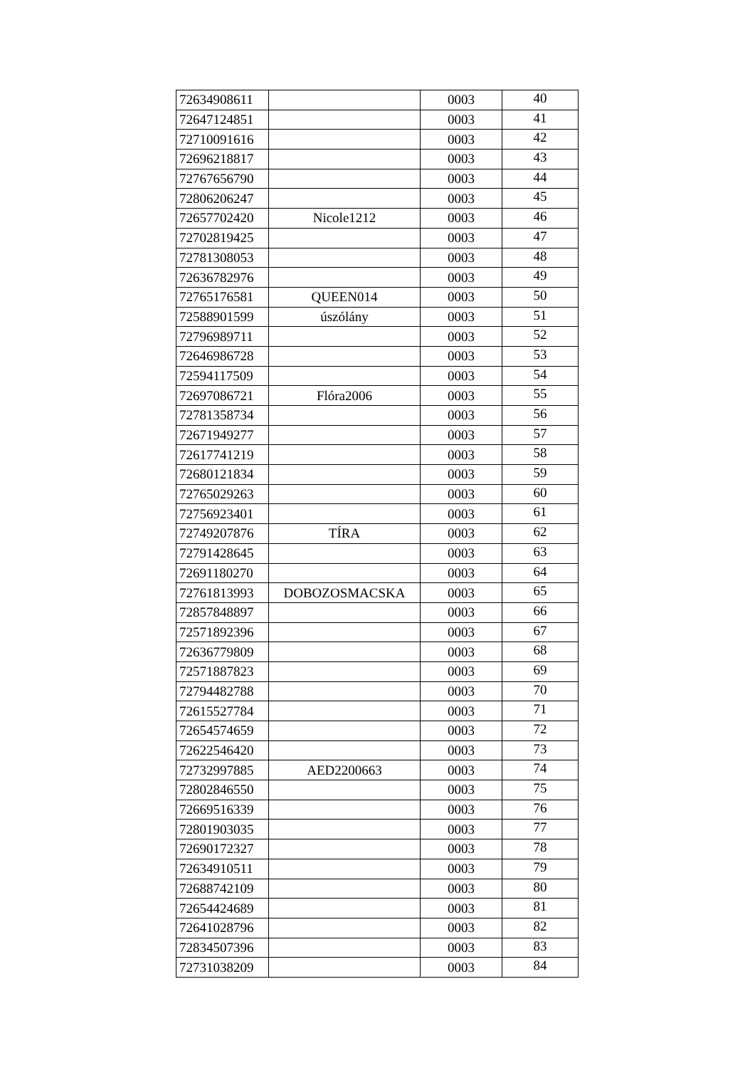| 72634908611 | | 0003 | 40 |
| 72647124851 | | 0003 | 41 |
| 72710091616 | | 0003 | 42 |
| 72696218817 | | 0003 | 43 |
| 72767656790 | | 0003 | 44 |
| 72806206247 | | 0003 | 45 |
| 72657702420 | Nicole1212 | 0003 | 46 |
| 72702819425 | | 0003 | 47 |
| 72781308053 | | 0003 | 48 |
| 72636782976 | | 0003 | 49 |
| 72765176581 | QUEEN014 | 0003 | 50 |
| 72588901599 | úszólány | 0003 | 51 |
| 72796989711 | | 0003 | 52 |
| 72646986728 | | 0003 | 53 |
| 72594117509 | | 0003 | 54 |
| 72697086721 | Flóra2006 | 0003 | 55 |
| 72781358734 | | 0003 | 56 |
| 72671949277 | | 0003 | 57 |
| 72617741219 | | 0003 | 58 |
| 72680121834 | | 0003 | 59 |
| 72765029263 | | 0003 | 60 |
| 72756923401 | | 0003 | 61 |
| 72749207876 | TÍRA | 0003 | 62 |
| 72791428645 | | 0003 | 63 |
| 72691180270 | | 0003 | 64 |
| 72761813993 | DOBOZOSMACSKA | 0003 | 65 |
| 72857848897 | | 0003 | 66 |
| 72571892396 | | 0003 | 67 |
| 72636779809 | | 0003 | 68 |
| 72571887823 | | 0003 | 69 |
| 72794482788 | | 0003 | 70 |
| 72615527784 | | 0003 | 71 |
| 72654574659 | | 0003 | 72 |
| 72622546420 | | 0003 | 73 |
| 72732997885 | AED2200663 | 0003 | 74 |
| 72802846550 | | 0003 | 75 |
| 72669516339 | | 0003 | 76 |
| 72801903035 | | 0003 | 77 |
| 72690172327 | | 0003 | 78 |
| 72634910511 | | 0003 | 79 |
| 72688742109 | | 0003 | 80 |
| 72654424689 | | 0003 | 81 |
| 72641028796 | | 0003 | 82 |
| 72834507396 | | 0003 | 83 |
| 72731038209 | | 0003 | 84 |